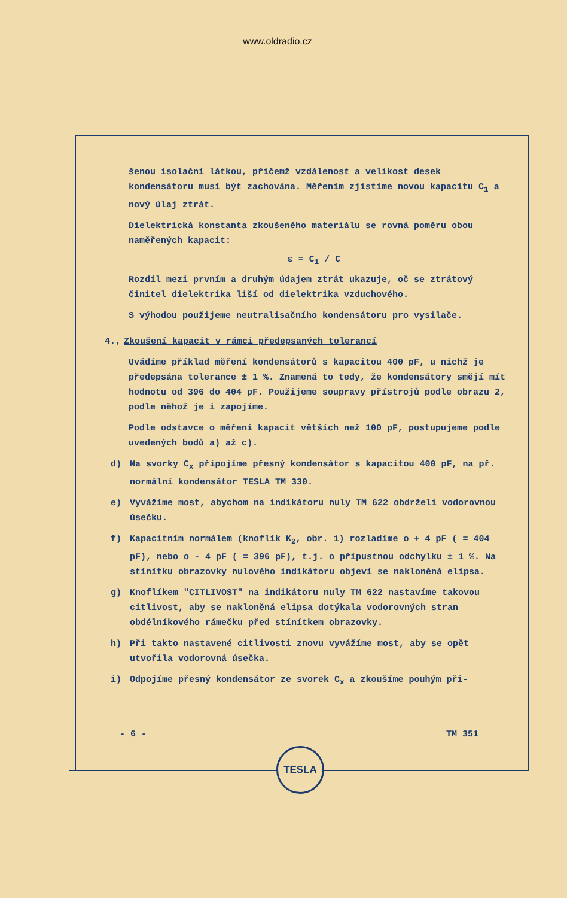www.oldradio.cz
šenou isolační látkou, přičemž vzdálenost a velikost desek kondensátoru musí být zachována. Měřením zjistíme novou kapacitu C<sub>1</sub> a nový úlaj ztrát.
Dielektrická konstanta zkoušeného materiálu se rovná poměru obou naměřených kapacit:
ε = C<sub>1</sub> / C
Rozdíl mezi prvním a druhým údajem ztrát ukazuje, oč se ztrátový činitel dielektrika liší od dielektrika vzduchového.
S výhodou použijeme neutralisačního kondensátoru pro vysilače.
4., Zkoušení kapacit v rámci předepsaných tolerancí
Uvádíme příklad měření kondensátorů s kapacitou 400 pF, u nichž je předepsána tolerance ± 1 %. Znamená to tedy, že kondensátory smějí mít hodnotu od 396 do 404 pF. Použijeme soupravy přístrojů podle obrazu 2, podle něhož je i zapojíme.
Podle odstavce o měření kapacit větších než 100 pF, postupujeme podle uvedených bodů a) až c).
d) Na svorky C<sub>x</sub> připojíme přesný kondensátor s kapacitou 400 pF, na př. normální kondensátor TESLA TM 330.
e) Vyvážíme most, abychom na indikátoru nuly TM 622 obdrželi vodorovnou úsečku.
f) Kapacitním normálem (knoflík K<sub>2</sub>, obr. 1) rozladíme o + 4 pF ( = 404 pF), nebo o - 4 pF ( = 396 pF), t.j. o přípustnou odchylku ± 1 %. Na stínítku obrazovky nulového indikátoru objeví se nakloněná elipsa.
g) Knoflíkem "CITLIVOST" na indikátoru nuly TM 622 nastavíme takovou citlivost, aby se nakloněná elipsa dotýkala vodorovných stran obdélníkového rámečku před stínítkem obrazovky.
h) Při takto nastavené citlivosti znovu vyvážíme most, aby se opět utvořila vodorovná úsečka.
i) Odpojíme přesný kondensátor ze svorek C<sub>x</sub> a zkoušíme pouhým při-
- 6 - TM 351
TESLA